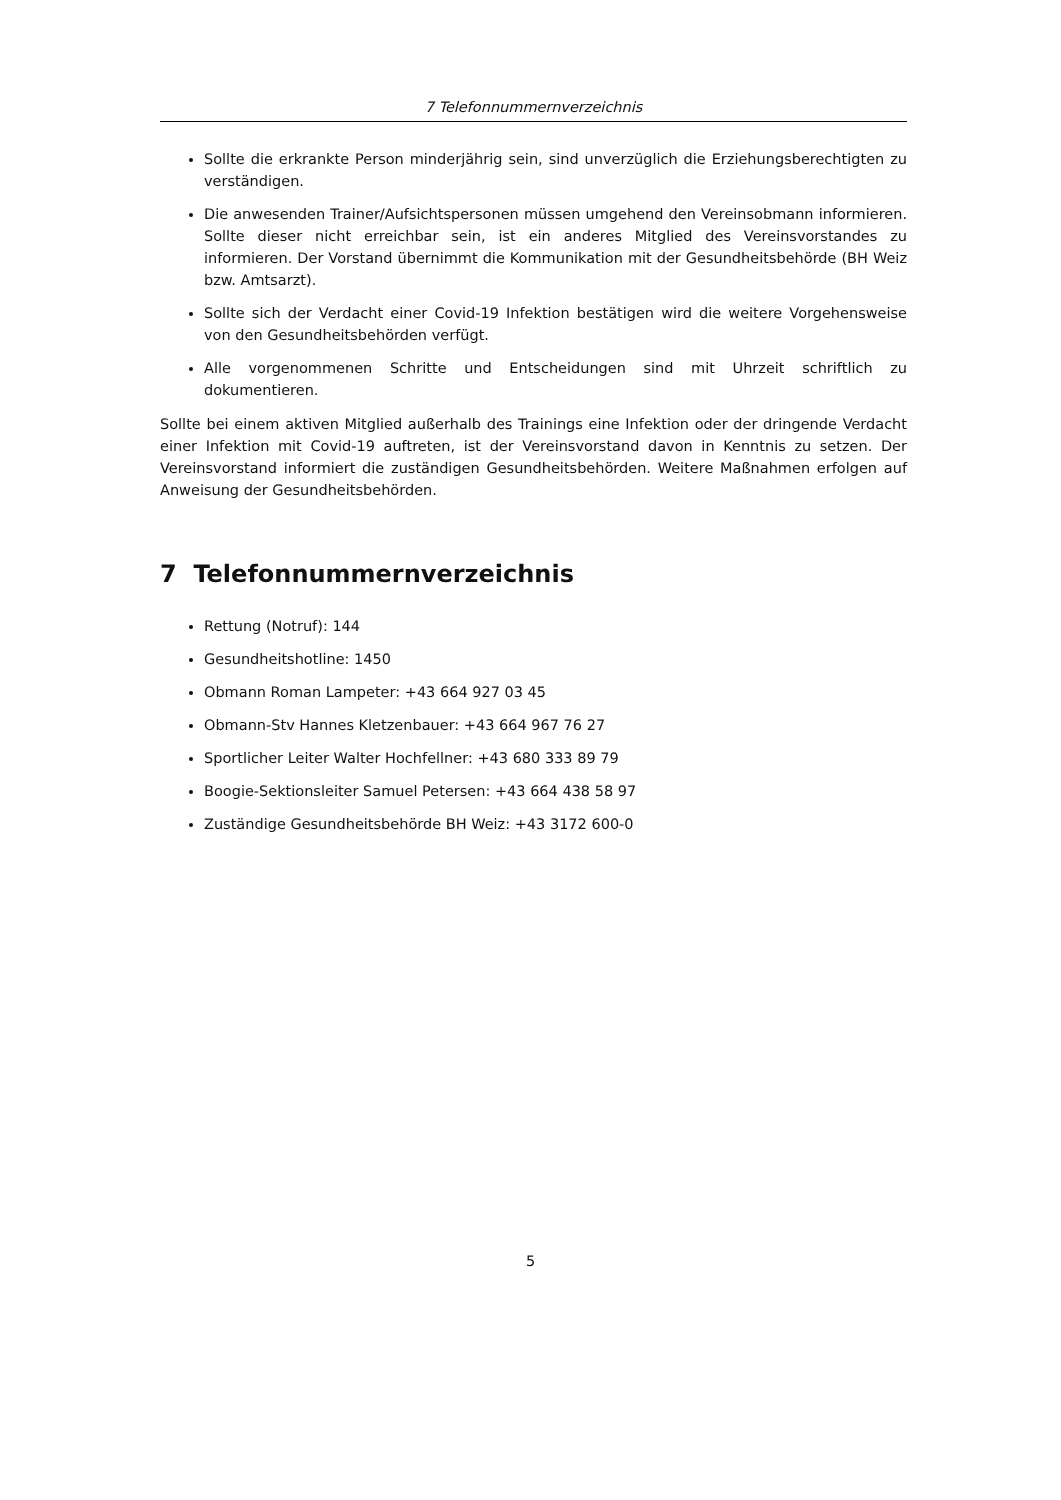7 Telefonnummernverzeichnis
Sollte die erkrankte Person minderjährig sein, sind unverzüglich die Erziehungsberechtigten zu verständigen.
Die anwesenden Trainer/Aufsichtspersonen müssen umgehend den Vereinsobmann informieren. Sollte dieser nicht erreichbar sein, ist ein anderes Mitglied des Vereinsvorstandes zu informieren. Der Vorstand übernimmt die Kommunikation mit der Gesundheitsbehörde (BH Weiz bzw. Amtsarzt).
Sollte sich der Verdacht einer Covid-19 Infektion bestätigen wird die weitere Vorgehensweise von den Gesundheitsbehörden verfügt.
Alle vorgenommenen Schritte und Entscheidungen sind mit Uhrzeit schriftlich zu dokumentieren.
Sollte bei einem aktiven Mitglied außerhalb des Trainings eine Infektion oder der dringende Verdacht einer Infektion mit Covid-19 auftreten, ist der Vereinsvorstand davon in Kenntnis zu setzen. Der Vereinsvorstand informiert die zuständigen Gesundheitsbehörden. Weitere Maßnahmen erfolgen auf Anweisung der Gesundheitsbehörden.
7 Telefonnummernverzeichnis
Rettung (Notruf): 144
Gesundheitshotline: 1450
Obmann Roman Lampeter: +43 664 927 03 45
Obmann-Stv Hannes Kletzenbauer: +43 664 967 76 27
Sportlicher Leiter Walter Hochfellner: +43 680 333 89 79
Boogie-Sektionsleiter Samuel Petersen: +43 664 438 58 97
Zuständige Gesundheitsbehörde BH Weiz: +43 3172 600-0
5